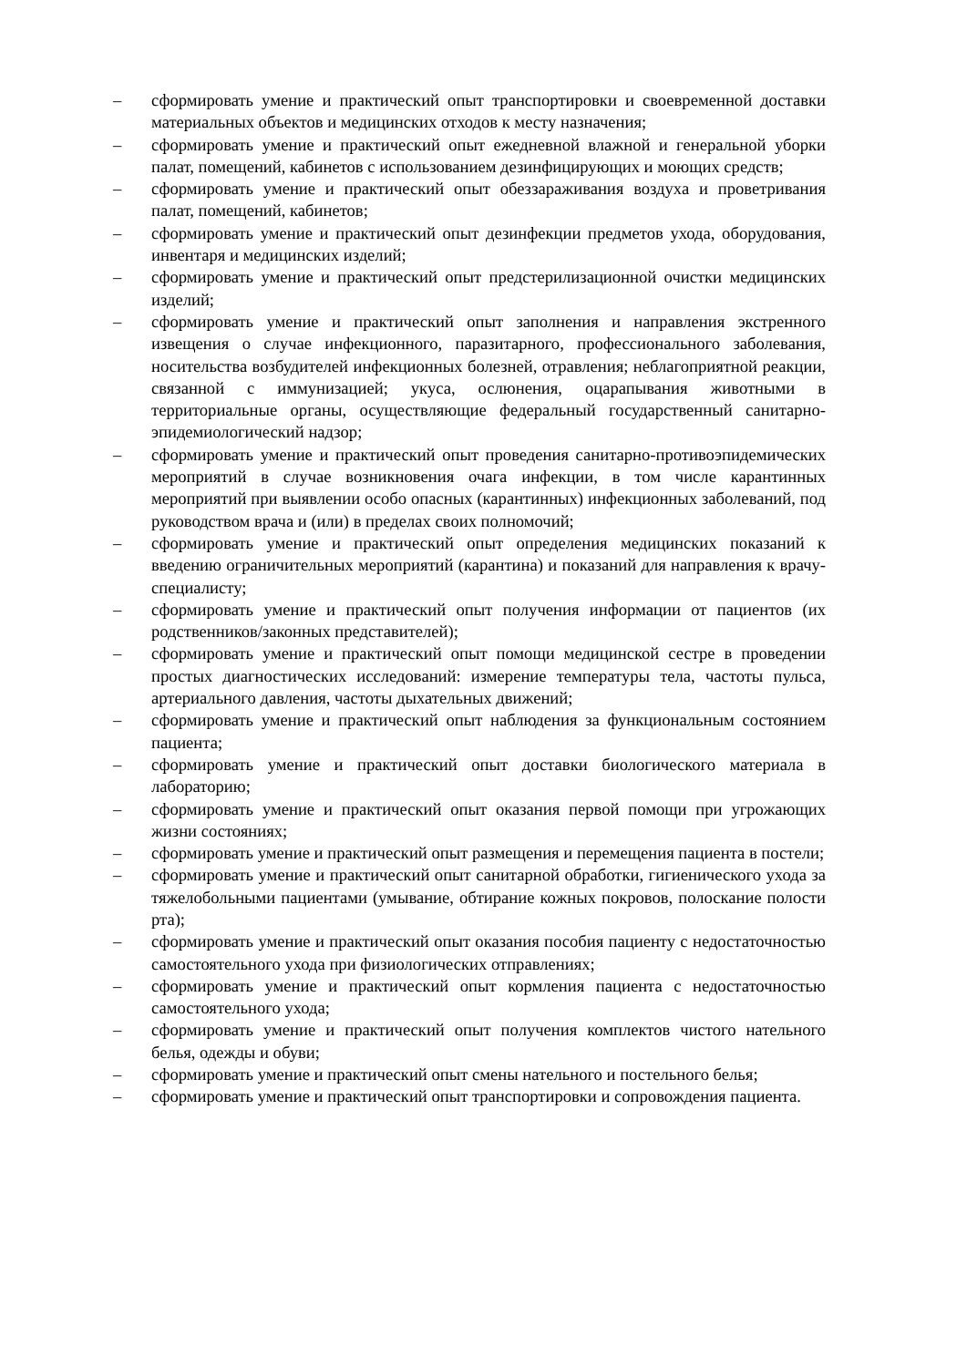– сформировать умение и практический опыт транспортировки и своевременной доставки материальных объектов и медицинских отходов к месту назначения;
– сформировать умение и практический опыт ежедневной влажной и генеральной уборки палат, помещений, кабинетов с использованием дезинфицирующих и моющих средств;
– сформировать умение и практический опыт обеззараживания воздуха и проветривания палат, помещений, кабинетов;
– сформировать умение и практический опыт дезинфекции предметов ухода, оборудования, инвентаря и медицинских изделий;
– сформировать умение и практический опыт предстерилизационной очистки медицинских изделий;
– сформировать умение и практический опыт заполнения и направления экстренного извещения о случае инфекционного, паразитарного, профессионального заболевания, носительства возбудителей инфекционных болезней, отравления; неблагоприятной реакции, связанной с иммунизацией; укуса, ослюнения, оцарапывания животными в территориальные органы, осуществляющие федеральный государственный санитарно-эпидемиологический надзор;
– сформировать умение и практический опыт проведения санитарно-противоэпидемических мероприятий в случае возникновения очага инфекции, в том числе карантинных мероприятий при выявлении особо опасных (карантинных) инфекционных заболеваний, под руководством врача и (или) в пределах своих полномочий;
– сформировать умение и практический опыт определения медицинских показаний к введению ограничительных мероприятий (карантина) и показаний для направления к врачу-специалисту;
– сформировать умение и практический опыт получения информации от пациентов (их родственников/законных представителей);
– сформировать умение и практический опыт помощи медицинской сестре в проведении простых диагностических исследований: измерение температуры тела, частоты пульса, артериального давления, частоты дыхательных движений;
– сформировать умение и практический опыт наблюдения за функциональным состоянием пациента;
– сформировать умение и практический опыт доставки биологического материала в лабораторию;
– сформировать умение и практический опыт оказания первой помощи при угрожающих жизни состояниях;
– сформировать умение и практический опыт размещения и перемещения пациента в постели;
– сформировать умение и практический опыт санитарной обработки, гигиенического ухода за тяжелобольными пациентами (умывание, обтирание кожных покровов, полоскание полости рта);
– сформировать умение и практический опыт оказания пособия пациенту с недостаточностью самостоятельного ухода при физиологических отправлениях;
– сформировать умение и практический опыт кормления пациента с недостаточностью самостоятельного ухода;
– сформировать умение и практический опыт получения комплектов чистого нательного белья, одежды и обуви;
– сформировать умение и практический опыт смены нательного и постельного белья;
– сформировать умение и практический опыт транспортировки и сопровождения пациента.